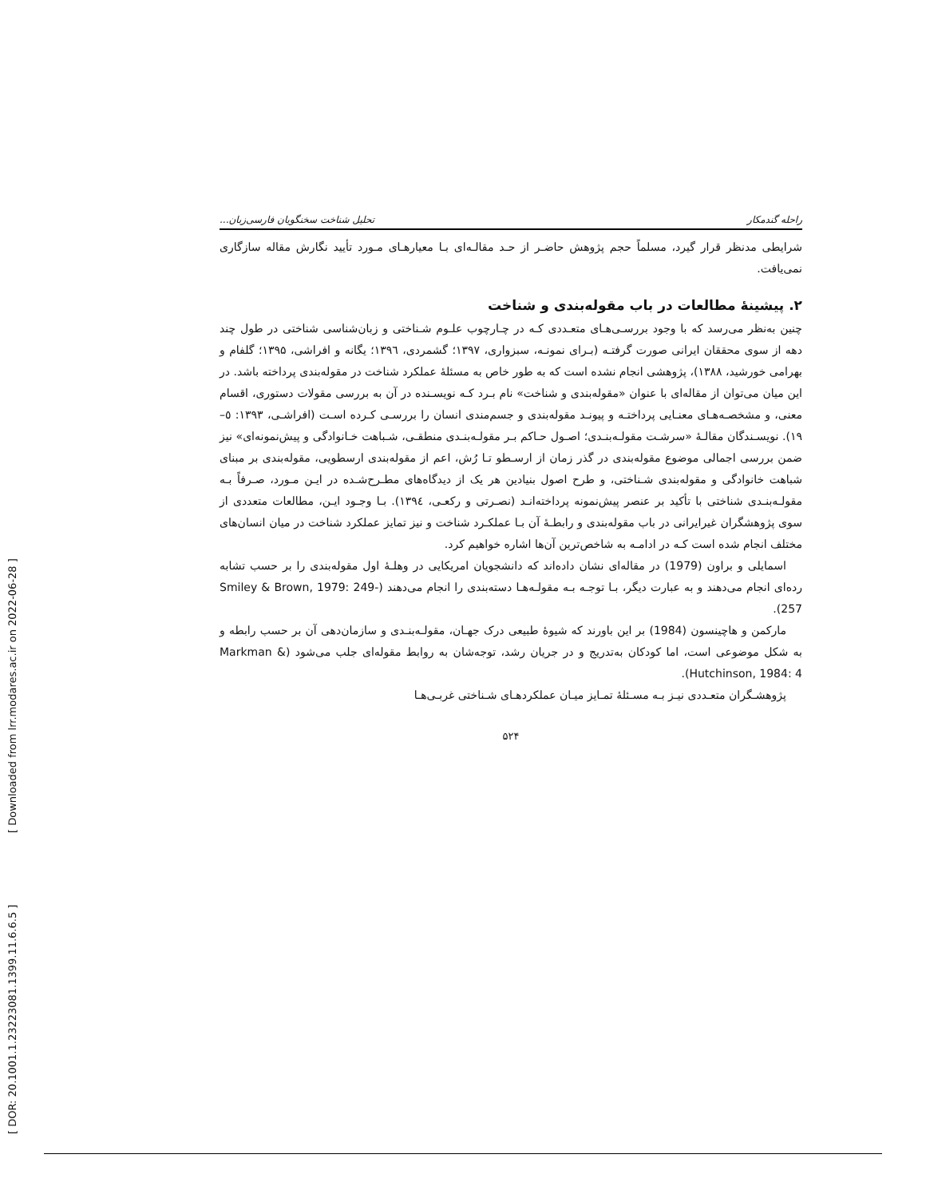[ DOR: 20.1001.1.23223081.1399.11.6.6.5 ] [ Downloaded from lrr.modares.ac.ir on 2022-06-28 ]
راحله گندمکار تحلیل شناخت سخنگویان فارسی‌زبان...
شرایطی مدنظر قرار گیرد، مسلماً حجم پژوهش حاضـر از حـد مقالـه‌ای بـا معیارهـای مـورد تأیید نگارش مقاله سازگاری نمی‌یافت.
۲. پیشینهٔ مطالعات در باب مقوله‌بندی و شناخت
چنین به‌نظر می‌رسد که با وجود بررسـی‌هـای متعـددی کـه در چـارچوب علـوم شـناختی و زبان‌شناسی شناختی در طول چند دهه از سوی محققان ایرانی صورت گرفتـه (بـرای نمونـه، سبزواری، ۱۳۹۷؛ گشمردی، ۱۳۹٦؛ یگانه و افراشی، ۱۳۹۵؛ گلفام و بهرامی خورشید، ۱۳۸۸)، پژوهشی انجام نشده است که به طور خاص به مسئلهٔ عملکرد شناخت در مقوله‌بندی پرداخته باشد. در این میان می‌توان از مقاله‌ای با عنوان «مقوله‌بندی و شناخت» نام بـرد کـه نویسـنده در آن به بررسی مقولات دستوری، اقسام معنی، و مشخصـه‌هـای معنـایی پرداختـه و پیونـد مقوله‌بندی و جسم‌مندی انسان را بررسـی کـرده اسـت (افراشـی، ۱۳۹۳: ٥–۱۹). نویسـندگان مقالـهٔ «سرشـت مقولـه‌بنـدی؛ اصـول حـاکم بـر مقولـه‌بنـدی منطقـی، شـباهت خـانوادگی و پیش‌نمونه‌ای» نیز ضمن بررسی اجمالی موضوع مقوله‌بندی در گذر زمان از ارسـطو تـا رُش، اعم از مقوله‌بندی ارسطویی، مقوله‌بندی بر مبنای شباهت خانوادگی و مقوله‌بندی شـناختی، و طرح اصول بنیادین هر یک از دیدگاه‌های مطـرح‌شـده در ایـن مـورد، صـرفاً بـه مقولـه‌بنـدی شناختی با تأکید بر عنصر پیش‌نمونه پرداخته‌انـد (نصـرتی و رکعـی، ۱۳۹٤). بـا وجـود ایـن، مطالعات متعددی از سوی پژوهشگران غیرایرانی در باب مقوله‌بندی و رابطـهٔ آن بـا عملکـرد شناخت و نیز تمایز عملکرد شناخت در میان انسان‌های مختلف انجام شده است کـه در ادامـه به شاخص‌ترین آن‌ها اشاره خواهیم کرد.
اسمایلی و براون (1979) در مقاله‌ای نشان داده‌اند که دانشجویان امریکایی در وهلـهٔ اول مقوله‌بندی را بر حسب تشابه رده‌ای انجام می‌دهند و به عبارت دیگر، بـا توجـه بـه مقولـه‌هـا دسته‌بندی را انجام می‌دهند (Smiley & Brown, 1979: 249-257).
مارکمن و هاچینسون (1984) بر این باورند که شیوهٔ طبیعی درک جهـان، مقولـه‌بنـدی و سازمان‌دهی آن بر حسب رابطه و به شکل موضوعی است، اما کودکان به‌تدریج و در جریان رشد، توجه‌شان به روابط مقوله‌ای جلب می‌شود (Markman & Hutchinson, 1984: 4).
پژوهشـگران متعـددی نیـز بـه مسـئلهٔ تمـایز میـان عملکردهـای شـناختی غربـی‌هـا
۵۲۴